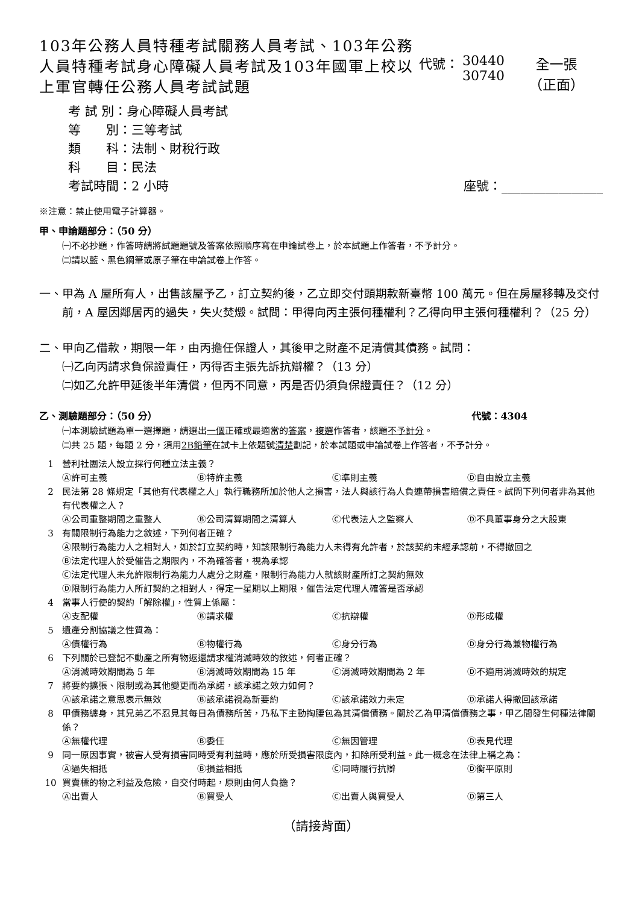103年公務人員特種考試關務人員考試、103年公務人員特種考試身心障礙人員考試及103年國軍上校以上軍官轉任公務人員考試試題
代號： 30440
30740
全一張
（正面）
考 試 別：身心障礙人員考試
等　　別：三等考試
類　　科：法制、財稅行政
科　　目：民法
考試時間：2 小時 座號：________________
※注意：禁止使用電子計算器。
甲、申論題部分：（50 分）
㈠不必抄題，作答時請將試題題號及答案依照順序寫在申論試卷上，於本試題上作答者，不予計分。
㈡請以藍、黑色鋼筆或原子筆在申論試卷上作答。
一、甲為 A 屋所有人，出售該屋予乙，訂立契約後，乙立即交付頭期款新臺幣 100 萬元。但在房屋移轉及交付前，A 屋因鄰居丙的過失，失火焚燬。試問：甲得向丙主張何種權利？乙得向甲主張何種權利？（25 分）
二、甲向乙借款，期限一年，由丙擔任保證人，其後甲之財產不足清償其債務。試問：
㈠乙向丙請求負保證責任，丙得否主張先訴抗辯權？（13 分）
㈡如乙允許甲延後半年清償，但丙不同意，丙是否仍須負保證責任？（12 分）
乙、測驗題部分：（50 分） 代號：4304
㈠本測驗試題為單一選擇題，請選出一個正確或最適當的答案，複選作答者，該題不予計分。
㈡共 25 題，每題 2 分，須用2B鉛筆在試卡上依題號清楚劃記，於本試題或申論試卷上作答者，不予計分。
1 營利社團法人設立採行何種立法主義？
Ⓐ許可主義 Ⓑ特許主義 Ⓒ準則主義 Ⓓ自由設立主義
2 民法第 28 條規定「其他有代表權之人」執行職務所加於他人之損害，法人與該行為人負連帶損害賠償之責任。試問下列何者非為其他有代表權之人？
Ⓐ公司重整期間之重整人 Ⓑ公司清算期間之清算人 Ⓒ代表法人之監察人 Ⓓ不具董事身分之大股東
3 有關限制行為能力之敘述，下列何者正確？
Ⓐ限制行為能力人之相對人，如於訂立契約時，知該限制行為能力人未得有允許者，於該契約未經承認前，不得撤回之
Ⓑ法定代理人於受催告之期限內，不為確答者，視為承認
Ⓒ法定代理人未允許限制行為能力人處分之財產，限制行為能力人就該財產所訂之契約無效
Ⓓ限制行為能力人所訂契約之相對人，得定一星期以上期限，催告法定代理人確答是否承認
4 當事人行使的契約「解除權」，性質上係屬：
Ⓐ支配權 Ⓑ請求權 Ⓒ抗辯權 Ⓓ形成權
5 遺產分割協議之性質為：
Ⓐ債權行為 Ⓑ物權行為 Ⓒ身分行為 Ⓓ身分行為兼物權行為
6 下列關於已登記不動產之所有物返還請求權消滅時效的敘述，何者正確？
Ⓐ消滅時效期間為 5 年 Ⓑ消滅時效期間為 15 年 Ⓒ消滅時效期間為 2 年 Ⓓ不適用消滅時效的規定
7 將要約擴張、限制或為其他變更而為承諾，該承諾之效力如何？
Ⓐ該承諾之意思表示無效 Ⓑ該承諾視為新要約 Ⓒ該承諾效力未定 Ⓓ承諾人得撤回該承諾
8 甲債務纏身，其兄弟乙不忍見其每日為債務所苦，乃私下主動掏腰包為其清償債務。關於乙為甲清償債務之事，甲乙間發生何種法律關係？
Ⓐ無權代理 Ⓑ委任 Ⓒ無因管理 Ⓓ表見代理
9 同一原因事實，被害人受有損害同時受有利益時，應於所受損害限度內，扣除所受利益。此一概念在法律上稱之為：
Ⓐ過失相抵 Ⓑ損益相抵 Ⓒ同時履行抗辯 Ⓓ衡平原則
10 買賣標的物之利益及危險，自交付時起，原則由何人負擔？
Ⓐ出賣人 Ⓑ買受人 Ⓒ出賣人與買受人 Ⓓ第三人
（請接背面）